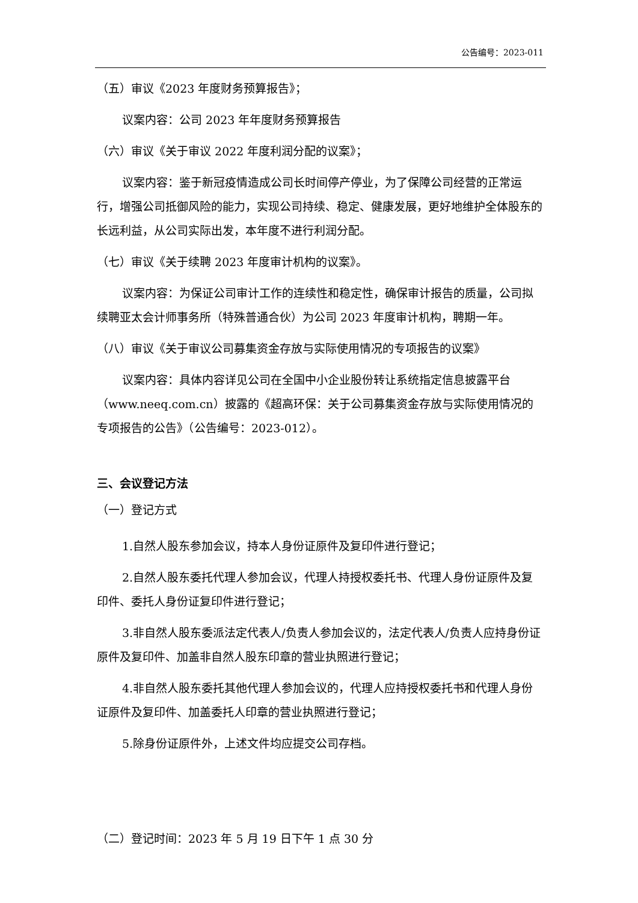公告编号：2023-011
（五）审议《2023 年度财务预算报告》；
议案内容：公司 2023 年年度财务预算报告
（六）审议《关于审议 2022 年度利润分配的议案》；
议案内容：鉴于新冠疫情造成公司长时间停产停业，为了保障公司经营的正常运行，增强公司抵御风险的能力，实现公司持续、稳定、健康发展，更好地维护全体股东的长远利益，从公司实际出发，本年度不进行利润分配。
（七）审议《关于续聘 2023 年度审计机构的议案》。
议案内容：为保证公司审计工作的连续性和稳定性，确保审计报告的质量，公司拟续聘亚太会计师事务所（特殊普通合伙）为公司 2023 年度审计机构，聘期一年。
（八）审议《关于审议公司募集资金存放与实际使用情况的专项报告的议案》
议案内容：具体内容详见公司在全国中小企业股份转让系统指定信息披露平台（www.neeq.com.cn）披露的《超高环保：关于公司募集资金存放与实际使用情况的专项报告的公告》（公告编号：2023-012）。
三、会议登记方法
（一）登记方式
1.自然人股东参加会议，持本人身份证原件及复印件进行登记；
2.自然人股东委托代理人参加会议，代理人持授权委托书、代理人身份证原件及复印件、委托人身份证复印件进行登记；
3.非自然人股东委派法定代表人/负责人参加会议的，法定代表人/负责人应持身份证原件及复印件、加盖非自然人股东印章的营业执照进行登记；
4.非自然人股东委托其他代理人参加会议的，代理人应持授权委托书和代理人身份证原件及复印件、加盖委托人印章的营业执照进行登记；
5.除身份证原件外，上述文件均应提交公司存档。
（二）登记时间：2023 年 5 月 19 日下午 1 点 30 分